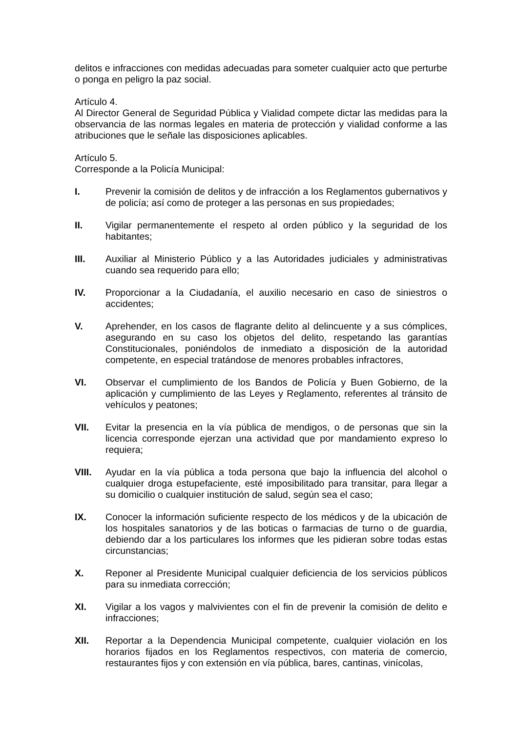delitos e infracciones con medidas adecuadas para someter cualquier acto que perturbe o ponga en peligro la paz social.
Artículo 4.
Al Director General de Seguridad Pública y Vialidad compete dictar las medidas para la observancia de las normas legales en materia de protección y vialidad conforme a las atribuciones que le señale las disposiciones aplicables.
Artículo 5.
Corresponde a la Policía Municipal:
I. Prevenir la comisión de delitos y de infracción a los Reglamentos gubernativos y de policía; así como de proteger a las personas en sus propiedades;
II. Vigilar permanentemente el respeto al orden público y la seguridad de los habitantes;
III. Auxiliar al Ministerio Público y a las Autoridades judiciales y administrativas cuando sea requerido para ello;
IV. Proporcionar a la Ciudadanía, el auxilio necesario en caso de siniestros o accidentes;
V. Aprehender, en los casos de flagrante delito al delincuente y a sus cómplices, asegurando en su caso los objetos del delito, respetando las garantías Constitucionales, poniéndolos de inmediato a disposición de la autoridad competente, en especial tratándose de menores probables infractores,
VI. Observar el cumplimiento de los Bandos de Policía y Buen Gobierno, de la aplicación y cumplimiento de las Leyes y Reglamento, referentes al tránsito de vehículos y peatones;
VII. Evitar la presencia en la vía pública de mendigos, o de personas que sin la licencia corresponde ejerzan una actividad que por mandamiento expreso lo requiera;
VIII. Ayudar en la vía pública a toda persona que bajo la influencia del alcohol o cualquier droga estupefaciente, esté imposibilitado para transitar, para llegar a su domicilio o cualquier institución de salud, según sea el caso;
IX. Conocer la información suficiente respecto de los médicos y de la ubicación de los hospitales sanatorios y de las boticas o farmacias de turno o de guardia, debiendo dar a los particulares los informes que les pidieran sobre todas estas circunstancias;
X. Reponer al Presidente Municipal cualquier deficiencia de los servicios públicos para su inmediata corrección;
XI. Vigilar a los vagos y malvivientes con el fin de prevenir la comisión de delito e infracciones;
XII. Reportar a la Dependencia Municipal competente, cualquier violación en los horarios fijados en los Reglamentos respectivos, con materia de comercio, restaurantes fijos y con extensión en vía pública, bares, cantinas, vinícolas,